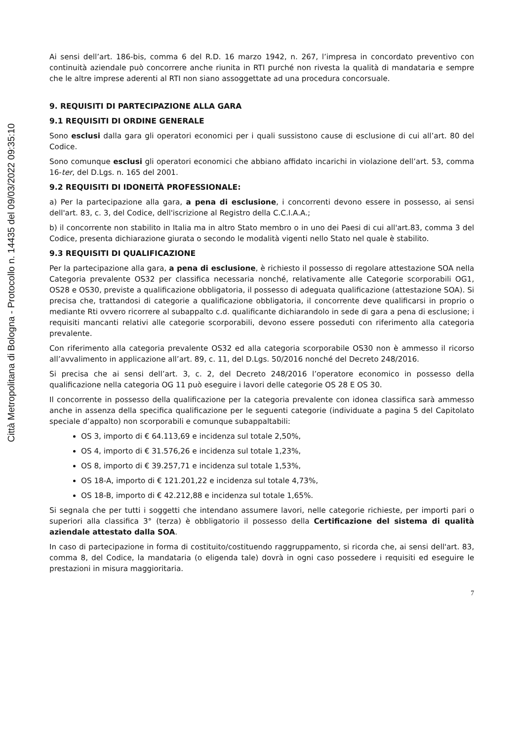Città Metropolitana di Bologna - Protocollo n. 14435 del 09/03/2022 09:35:10
Ai sensi dell’art. 186-bis, comma 6 del R.D. 16 marzo 1942, n. 267, l’impresa in concordato preventivo con continuità aziendale può concorrere anche riunita in RTI purché non rivesta la qualità di mandataria e sempre che le altre imprese aderenti al RTI non siano assoggettate ad una procedura concorsuale.
9. REQUISITI DI PARTECIPAZIONE ALLA GARA
9.1 REQUISITI DI ORDINE GENERALE
Sono esclusi dalla gara gli operatori economici per i quali sussistono cause di esclusione di cui all’art. 80 del Codice.
Sono comunque esclusi gli operatori economici che abbiano affidato incarichi in violazione dell’art. 53, comma 16-ter, del D.Lgs. n. 165 del 2001.
9.2 REQUISITI DI IDONEITÀ PROFESSIONALE:
a) Per la partecipazione alla gara, a pena di esclusione, i concorrenti devono essere in possesso, ai sensi dell'art. 83, c. 3, del Codice, dell'iscrizione al Registro della C.C.I.A.A.;
b) il concorrente non stabilito in Italia ma in altro Stato membro o in uno dei Paesi di cui all'art.83, comma 3 del Codice, presenta dichiarazione giurata o secondo le modalità vigenti nello Stato nel quale è stabilito.
9.3 REQUISITI DI QUALIFICAZIONE
Per la partecipazione alla gara, a pena di esclusione, è richiesto il possesso di regolare attestazione SOA nella Categoria prevalente OS32 per classifica necessaria nonché, relativamente alle Categorie scorporabili OG1, OS28 e OS30, previste a qualificazione obbligatoria, il possesso di adeguata qualificazione (attestazione SOA). Si precisa che, trattandosi di categorie a qualificazione obbligatoria, il concorrente deve qualificarsi in proprio o mediante Rti ovvero ricorrere al subappalto c.d. qualificante dichiarandolo in sede di gara a pena di esclusione; i requisiti mancanti relativi alle categorie scorporabili, devono essere posseduti con riferimento alla categoria prevalente.
Con riferimento alla categoria prevalente OS32 ed alla categoria scorporabile OS30 non è ammesso il ricorso all’avvalimento in applicazione all’art. 89, c. 11, del D.Lgs. 50/2016 nonché del Decreto 248/2016.
Si precisa che ai sensi dell’art. 3, c. 2, del Decreto 248/2016 l’operatore economico in possesso della qualificazione nella categoria OG 11 può eseguire i lavori delle categorie OS 28 E OS 30.
Il concorrente in possesso della qualificazione per la categoria prevalente con idonea classifica sarà ammesso anche in assenza della specifica qualificazione per le seguenti categorie (individuate a pagina 5 del Capitolato speciale d’appalto) non scorporabili e comunque subappaltabili:
OS 3, importo di € 64.113,69 e incidenza sul totale 2,50%,
OS 4, importo di € 31.576,26 e incidenza sul totale 1,23%,
OS 8, importo di € 39.257,71 e incidenza sul totale 1,53%,
OS 18-A, importo di € 121.201,22 e incidenza sul totale 4,73%,
OS 18-B, importo di € 42.212,88 e incidenza sul totale 1,65%.
Si segnala che per tutti i soggetti che intendano assumere lavori, nelle categorie richieste, per importi pari o superiori alla classifica 3° (terza) è obbligatorio il possesso della Certificazione del sistema di qualità aziendale attestato dalla SOA.
In caso di partecipazione in forma di costituito/costituendo raggruppamento, si ricorda che, ai sensi dell'art. 83, comma 8, del Codice, la mandataria (o eligenda tale) dovrà in ogni caso possedere i requisiti ed eseguire le prestazioni in misura maggioritaria.
7